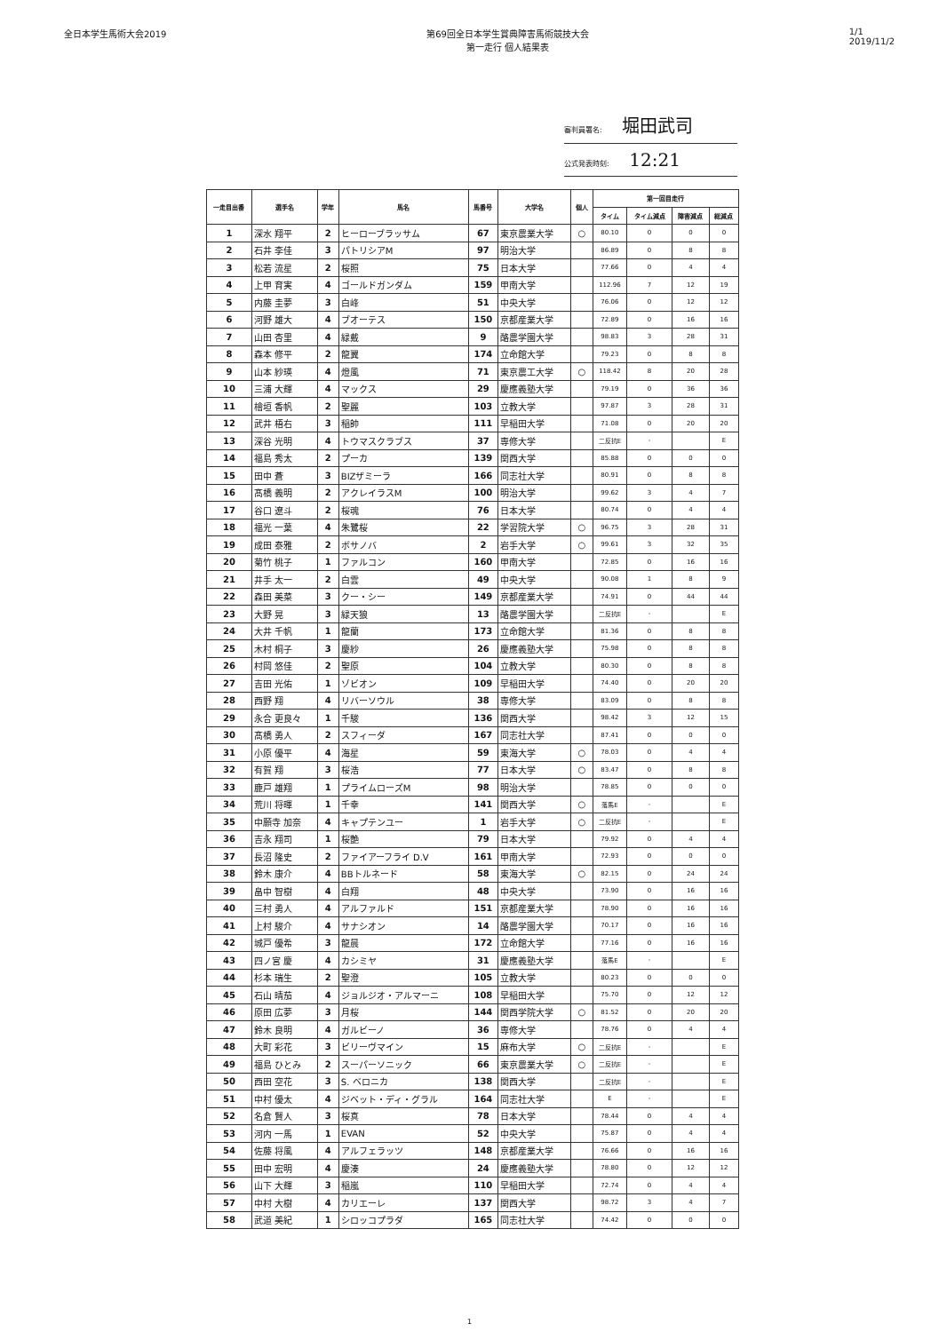全日本学生馬術大会2019 第69回全日本学生賞典障害馬術競技大会
第一走行 個人結果表
1/1
2019/11/2
審判員署名: 堀田武司
公式発表時刻: 12:21
| 一走目出番 | 選手名 | 学年 | 馬名 | 馬番号 | 大学名 | 個人 | 第一回目走行 | | | |
| --- | --- | --- | --- | --- | --- | --- | --- | --- | --- | --- |
| | | | | | | | タイム | タイム減点 | 障害減点 | 総減点 |
| 1 | 深水 翔平 | 2 | ヒーローブラッサム | 67 | 東京農業大学 | ○ | 80.10 | 0 | 0 | 0 |
| 2 | 石井 李佳 | 3 | パトリシアM | 97 | 明治大学 | | 86.89 | 0 | 8 | 8 |
| 3 | 松若 流星 | 2 | 桜照 | 75 | 日本大学 | | 77.66 | 0 | 4 | 4 |
| 4 | 上甲 育実 | 4 | ゴールドガンダム | 159 | 甲南大学 | | 112.96 | 7 | 12 | 19 |
| 5 | 内藤 圭夢 | 3 | 白峰 | 51 | 中央大学 | | 76.06 | 0 | 12 | 12 |
| 6 | 河野 雄大 | 4 | ブオーテス | 150 | 京都産業大学 | | 72.89 | 0 | 16 | 16 |
| 7 | 山田 杏里 | 4 | 緑戴 | 9 | 酪農学園大学 | | 98.83 | 3 | 28 | 31 |
| 8 | 森本 修平 | 2 | 龍翼 | 174 | 立命館大学 | | 79.23 | 0 | 8 | 8 |
| 9 | 山本 紗瑛 | 4 | 燈風 | 71 | 東京農工大学 | ○ | 118.42 | 8 | 20 | 28 |
| 10 | 三浦 大輝 | 4 | マックス | 29 | 慶應義塾大学 | | 79.19 | 0 | 36 | 36 |
| 11 | 檜垣 香帆 | 2 | 聖麗 | 103 | 立教大学 | | 97.87 | 3 | 28 | 31 |
| 12 | 武井 梧右 | 3 | 稲帥 | 111 | 早稲田大学 | | 71.08 | 0 | 20 | 20 |
| 13 | 深谷 光明 | 4 | トウマスクラブス | 37 | 専修大学 | | 二反抗E | - | | E |
| 14 | 福島 秀太 | 2 | プーカ | 139 | 関西大学 | | 85.88 | 0 | 0 | 0 |
| 15 | 田中 蒼 | 3 | BIZザミーラ | 166 | 同志社大学 | | 80.91 | 0 | 8 | 8 |
| 16 | 髙橋 義明 | 2 | アクレイラスM | 100 | 明治大学 | | 99.62 | 3 | 4 | 7 |
| 17 | 谷口 遼斗 | 2 | 桜魂 | 76 | 日本大学 | | 80.74 | 0 | 4 | 4 |
| 18 | 福光 一葉 | 4 | 朱鷺桜 | 22 | 学習院大学 | ○ | 96.75 | 3 | 28 | 31 |
| 19 | 成田 泰雅 | 2 | ボサノバ | 2 | 岩手大学 | ○ | 99.61 | 3 | 32 | 35 |
| 20 | 菊竹 桃子 | 1 | ファルコン | 160 | 甲南大学 | | 72.85 | 0 | 16 | 16 |
| 21 | 井手 太一 | 2 | 白雲 | 49 | 中央大学 | | 90.08 | 1 | 8 | 9 |
| 22 | 森田 美菜 | 3 | クー・シー | 149 | 京都産業大学 | | 74.91 | 0 | 44 | 44 |
| 23 | 大野 晃 | 3 | 緑天狼 | 13 | 酪農学園大学 | | 二反抗E | - | | E |
| 24 | 大井 千帆 | 1 | 龍蘭 | 173 | 立命館大学 | | 81.36 | 0 | 8 | 8 |
| 25 | 木村 桐子 | 3 | 慶紗 | 26 | 慶應義塾大学 | | 75.98 | 0 | 8 | 8 |
| 26 | 村岡 悠佳 | 2 | 聖原 | 104 | 立教大学 | | 80.30 | 0 | 8 | 8 |
| 27 | 吉田 光佑 | 1 | ゾビオン | 109 | 早稲田大学 | | 74.40 | 0 | 20 | 20 |
| 28 | 西野 翔 | 4 | リバーソウル | 38 | 専修大学 | | 83.09 | 0 | 8 | 8 |
| 29 | 永合 更良々 | 1 | 千駿 | 136 | 関西大学 | | 98.42 | 3 | 12 | 15 |
| 30 | 髙橋 勇人 | 2 | スフィーダ | 167 | 同志社大学 | | 87.41 | 0 | 0 | 0 |
| 31 | 小原 優平 | 4 | 海星 | 59 | 東海大学 | ○ | 78.03 | 0 | 4 | 4 |
| 32 | 有賀 翔 | 3 | 桜浩 | 77 | 日本大学 | ○ | 83.47 | 0 | 8 | 8 |
| 33 | 鹿戸 雄翔 | 1 | プライムローズM | 98 | 明治大学 | | 78.85 | 0 | 0 | 0 |
| 34 | 荒川 将暉 | 1 | 千幸 | 141 | 関西大学 | ○ | 落馬E | - | | E |
| 35 | 中願寺 加奈 | 4 | キャプテンユー | 1 | 岩手大学 | ○ | 二反抗E | - | | E |
| 36 | 吉永 翔司 | 1 | 桜艶 | 79 | 日本大学 | | 79.92 | 0 | 4 | 4 |
| 37 | 長沼 隆史 | 2 | ファイアーフライ D.V | 161 | 甲南大学 | | 72.93 | 0 | 0 | 0 |
| 38 | 鈴木 康介 | 4 | BBトルネード | 58 | 東海大学 | ○ | 82.15 | 0 | 24 | 24 |
| 39 | 畠中 智樹 | 4 | 白翔 | 48 | 中央大学 | | 73.90 | 0 | 16 | 16 |
| 40 | 三村 勇人 | 4 | アルファルド | 151 | 京都産業大学 | | 78.90 | 0 | 16 | 16 |
| 41 | 上村 駿介 | 4 | サナシオン | 14 | 酪農学園大学 | | 70.17 | 0 | 16 | 16 |
| 42 | 城戸 優希 | 3 | 龍晨 | 172 | 立命館大学 | | 77.16 | 0 | 16 | 16 |
| 43 | 四ノ宮 慶 | 4 | カシミヤ | 31 | 慶應義塾大学 | | 落馬E | - | | E |
| 44 | 杉本 瑞生 | 2 | 聖澄 | 105 | 立教大学 | | 80.23 | 0 | 0 | 0 |
| 45 | 石山 晴茄 | 4 | ジョルジオ・アルマーニ | 108 | 早稲田大学 | | 75.70 | 0 | 12 | 12 |
| 46 | 原田 広夢 | 3 | 月桜 | 144 | 関西学院大学 | ○ | 81.52 | 0 | 20 | 20 |
| 47 | 鈴木 良明 | 4 | ガルビーノ | 36 | 専修大学 | | 78.76 | 0 | 4 | 4 |
| 48 | 大町 彩花 | 3 | ビリーヴマイン | 15 | 麻布大学 | ○ | 二反抗E | - | | E |
| 49 | 福島 ひとみ | 2 | スーパーソニック | 66 | 東京農業大学 | ○ | 二反抗E | - | | E |
| 50 | 西田 空花 | 3 | S. ベロニカ | 138 | 関西大学 | | 二反抗E | - | | E |
| 51 | 中村 優太 | 4 | ジベット・ディ・グラル | 164 | 同志社大学 | | E | - | | E |
| 52 | 名倉 賢人 | 3 | 桜真 | 78 | 日本大学 | | 78.44 | 0 | 4 | 4 |
| 53 | 河内 一馬 | 1 | EVAN | 52 | 中央大学 | | 75.87 | 0 | 4 | 4 |
| 54 | 佐藤 将風 | 4 | アルフェラッツ | 148 | 京都産業大学 | | 76.66 | 0 | 16 | 16 |
| 55 | 田中 宏明 | 4 | 慶湊 | 24 | 慶應義塾大学 | | 78.80 | 0 | 12 | 12 |
| 56 | 山下 大輝 | 3 | 稲嵐 | 110 | 早稲田大学 | | 72.74 | 0 | 4 | 4 |
| 57 | 中村 大樹 | 4 | カリエーレ | 137 | 関西大学 | | 98.72 | 3 | 4 | 7 |
| 58 | 武道 美紀 | 1 | シロッコプラダ | 165 | 同志社大学 | | 74.42 | 0 | 0 | 0 |
1